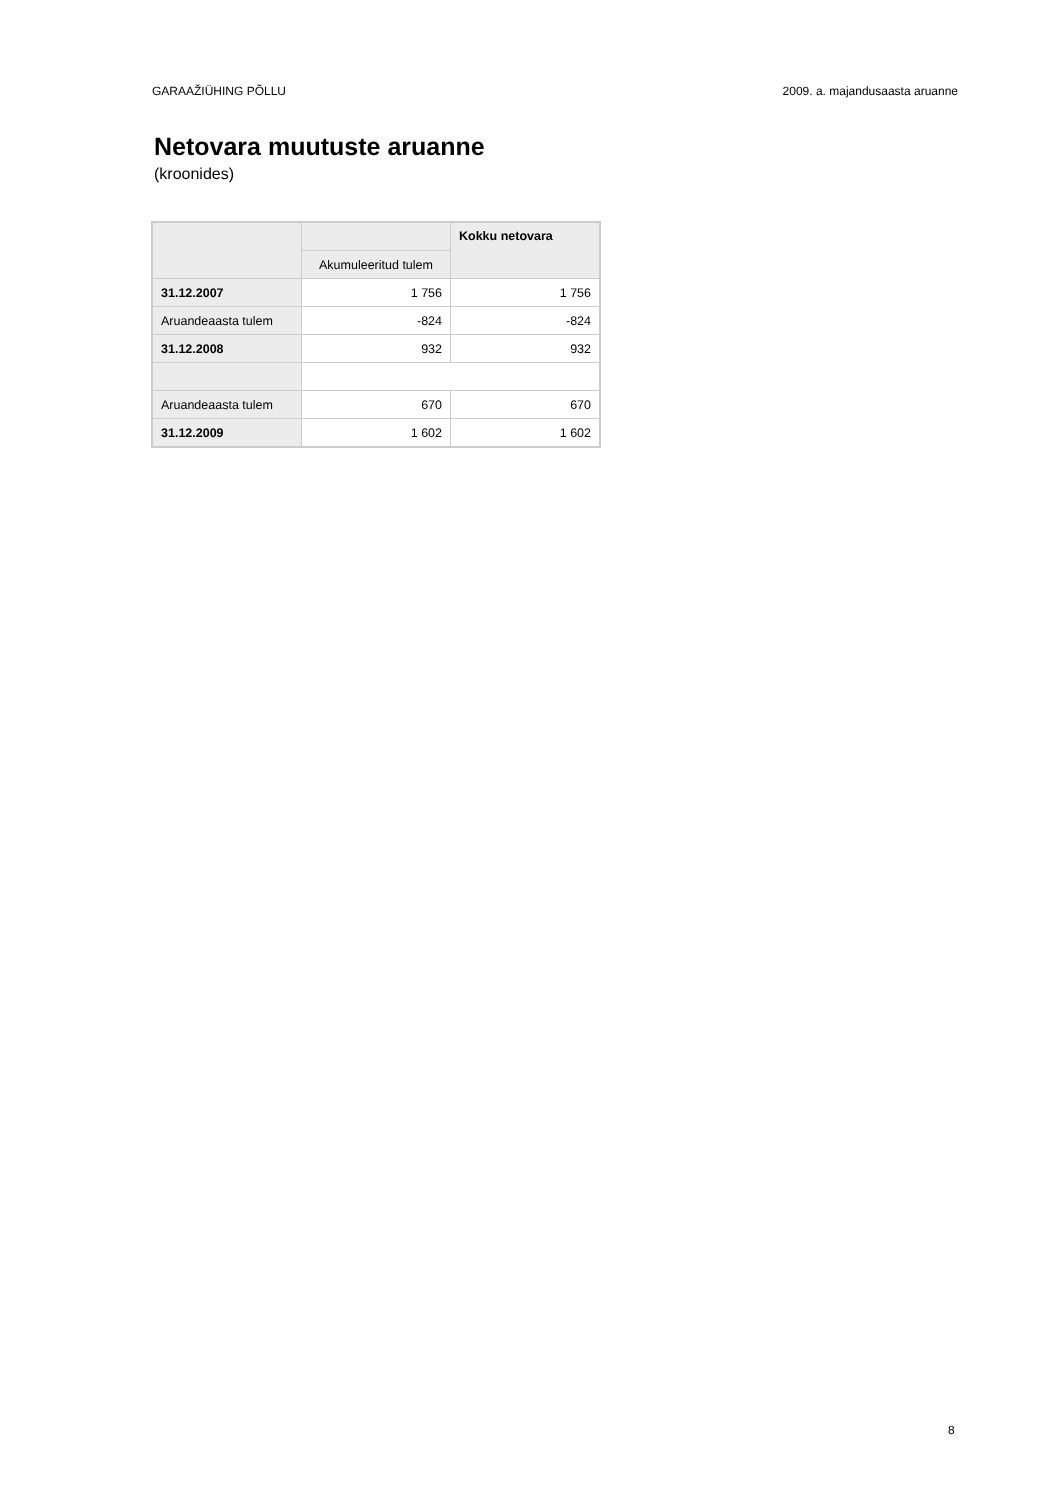GARAAŽIÜHING PÕLLU 2009. a. majandusaasta aruanne
Netovara muutuste aruanne
(kroonides)
| | | Kokku netovara |
| | Akumuleeritud tulem | |
| 31.12.2007 | 1 756 | 1 756 |
| Aruandeaasta tulem | -824 | -824 |
| 31.12.2008 | 932 | 932 |
| Aruandeaasta tulem | 670 | 670 |
| 31.12.2009 | 1 602 | 1 602 |
8